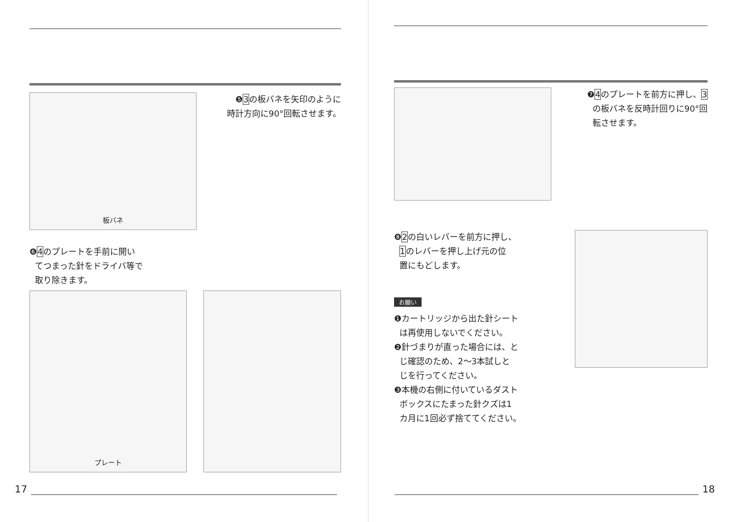板バネ
❺3の板バネを矢印のように
時計方向に90°回転させます。
❻4のプレートを手前に開い
てつまった針をドライバ等で
取り除きます。
プレート
17
❼4のプレートを前方に押し、3
の板バネを反時計回りに90°回
転させます。
❽2の白いレバーを前方に押し、
1のレバーを押し上げ元の位
置にもどします。
お願い
❶カートリッジから出た針シート
は再使用しないでください。
❷針づまりが直った場合には、と
じ確認のため、2～3本試しと
じを行ってください。
❸本機の右側に付いているダスト
ボックスにたまった針クズは1
カ月に1回必ず捨ててください。
18